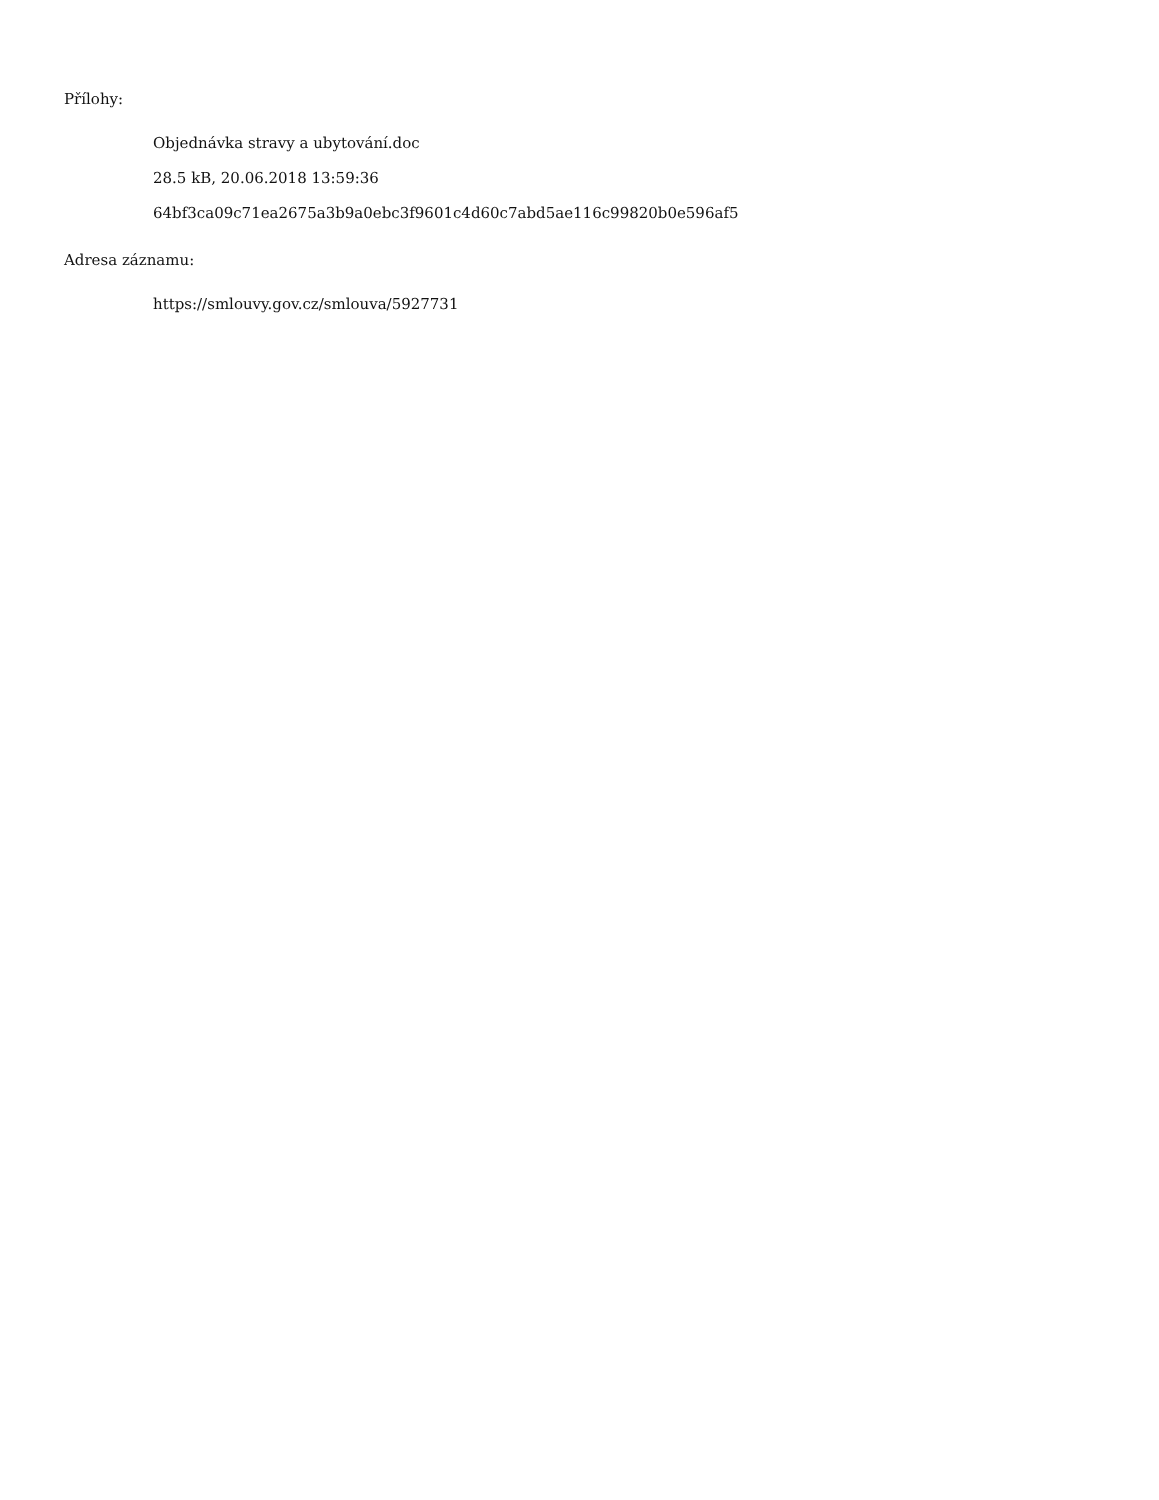Přílohy:
Objednávka stravy a ubytování.doc
28.5 kB, 20.06.2018 13:59:36
64bf3ca09c71ea2675a3b9a0ebc3f9601c4d60c7abd5ae116c99820b0e596af5
Adresa záznamu:
https://smlouvy.gov.cz/smlouva/5927731